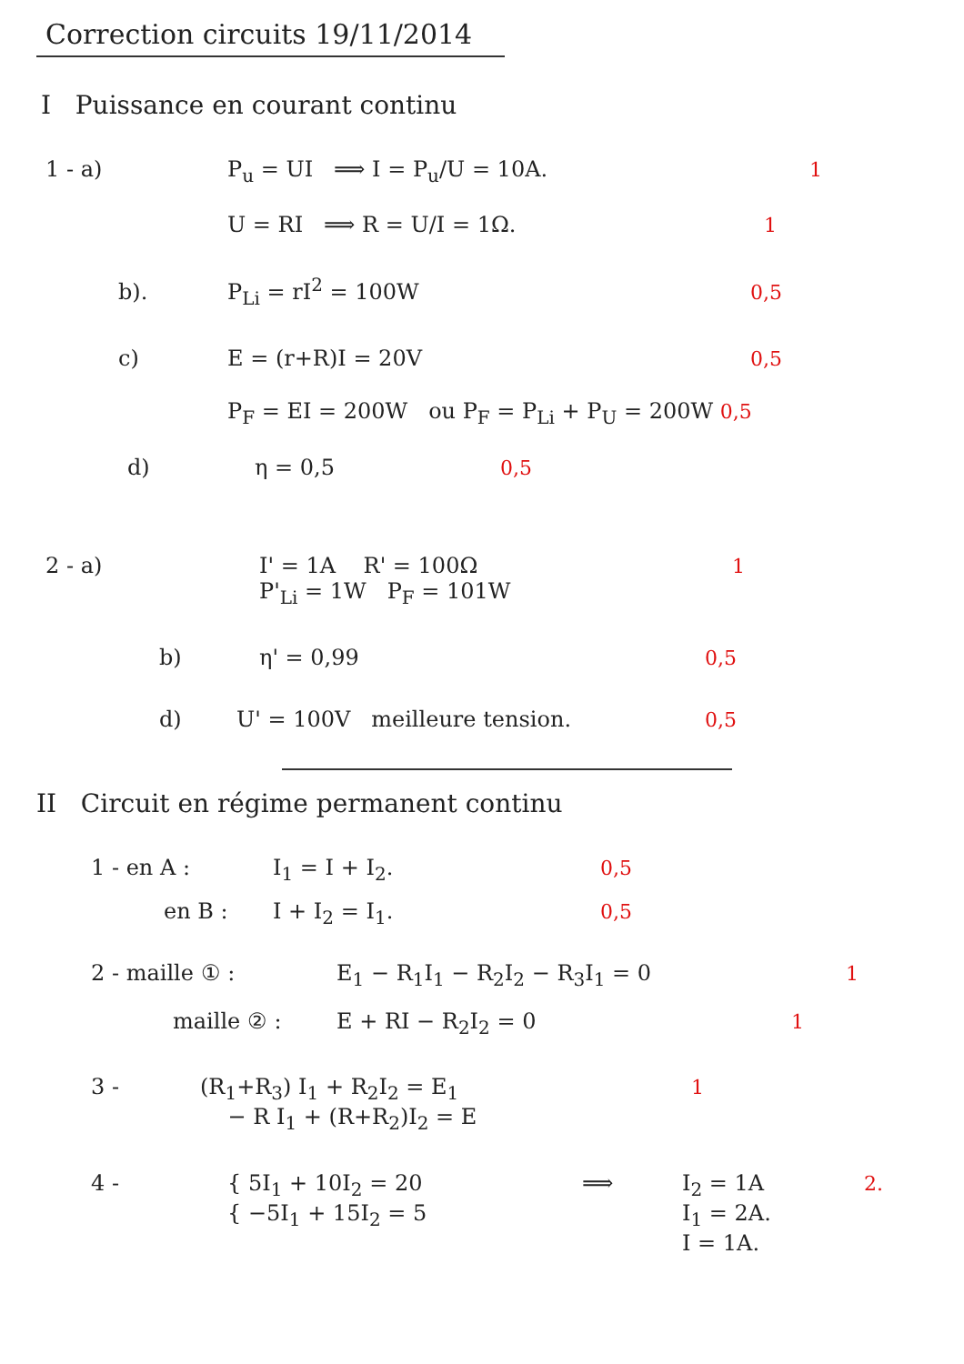Correction circuits 19/11/2014
I Puissance en courant continu
1 - a) P<sub>u</sub> = UI ⟹ I = P<sub>u</sub>/U = 10A. 1
U = RI ⟹ R = U/I = 1Ω. 1
b). P<sub>Li</sub> = rI<sup>2</sup> = 100W 0,5
c) E = (r+R)I = 20V 0,5
P<sub>F</sub> = EI = 200W ou P<sub>F</sub> = P<sub>Li</sub> + P<sub>U</sub> = 200W 0,5
d) η = 0,5 0,5
2 - a) I' = 1A R' = 100Ω
P'<sub>Li</sub> = 1W P<sub>F</sub> = 101W 1
b) η' = 0,99 0,5
d) U' = 100V meilleure tension. 0,5
II Circuit en régime permanent continu
1 - en A : I<sub>1</sub> = I + I<sub>2</sub>. 0,5
en B : I + I<sub>2</sub> = I<sub>1</sub>. 0,5
2 - maille ① : E<sub>1</sub> − R<sub>1</sub>I<sub>1</sub> − R<sub>2</sub>I<sub>2</sub> − R<sub>3</sub>I<sub>1</sub> = 0 1
maille ② : E + RI − R<sub>2</sub>I<sub>2</sub> = 0 1
3 - (R<sub>1</sub>+R<sub>3</sub>) I<sub>1</sub> + R<sub>2</sub>I<sub>2</sub> = E<sub>1</sub>
− R I<sub>1</sub> + (R+R<sub>2</sub>)I<sub>2</sub> = E 1
4 - { 5I<sub>1</sub> + 10I<sub>2</sub> = 20
{ −5I<sub>1</sub> + 15I<sub>2</sub> = 5 ⟹ I<sub>2</sub> = 1A
I<sub>1</sub> = 2A.
I = 1A. 2.